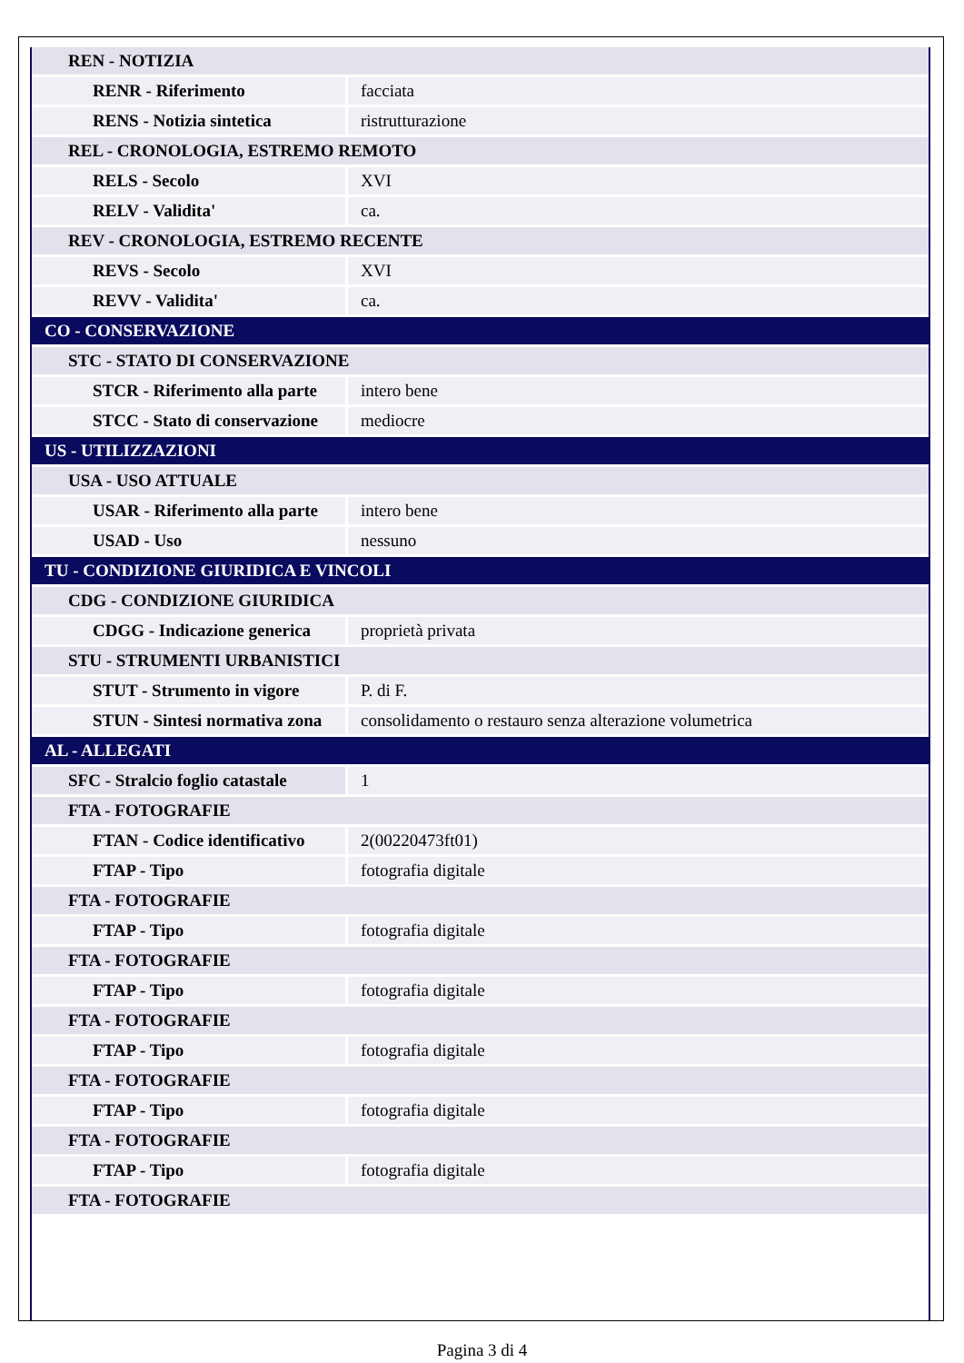| REN - NOTIZIA | |
| RENR - Riferimento | facciata |
| RENS - Notizia sintetica | ristrutturazione |
| REL - CRONOLOGIA, ESTREMO REMOTO | |
| RELS - Secolo | XVI |
| RELV - Validita' | ca. |
| REV - CRONOLOGIA, ESTREMO RECENTE | |
| REVS - Secolo | XVI |
| REVV - Validita' | ca. |
| CO - CONSERVAZIONE | |
| STC - STATO DI CONSERVAZIONE | |
| STCR - Riferimento alla parte | intero bene |
| STCC - Stato di conservazione | mediocre |
| US - UTILIZZAZIONI | |
| USA - USO ATTUALE | |
| USAR - Riferimento alla parte | intero bene |
| USAD - Uso | nessuno |
| TU - CONDIZIONE GIURIDICA E VINCOLI | |
| CDG - CONDIZIONE GIURIDICA | |
| CDGG - Indicazione generica | proprietà privata |
| STU - STRUMENTI URBANISTICI | |
| STUT - Strumento in vigore | P. di F. |
| STUN - Sintesi normativa zona | consolidamento o restauro senza alterazione volumetrica |
| AL - ALLEGATI | |
| SFC - Stralcio foglio catastale | 1 |
| FTA - FOTOGRAFIE | |
| FTAN - Codice identificativo | 2(00220473ft01) |
| FTAP - Tipo | fotografia digitale |
| FTA - FOTOGRAFIE | |
| FTAP - Tipo | fotografia digitale |
| FTA - FOTOGRAFIE | |
| FTAP - Tipo | fotografia digitale |
| FTA - FOTOGRAFIE | |
| FTAP - Tipo | fotografia digitale |
| FTA - FOTOGRAFIE | |
| FTAP - Tipo | fotografia digitale |
| FTA - FOTOGRAFIE | |
| FTAP - Tipo | fotografia digitale |
| FTA - FOTOGRAFIE | |
Pagina 3 di 4